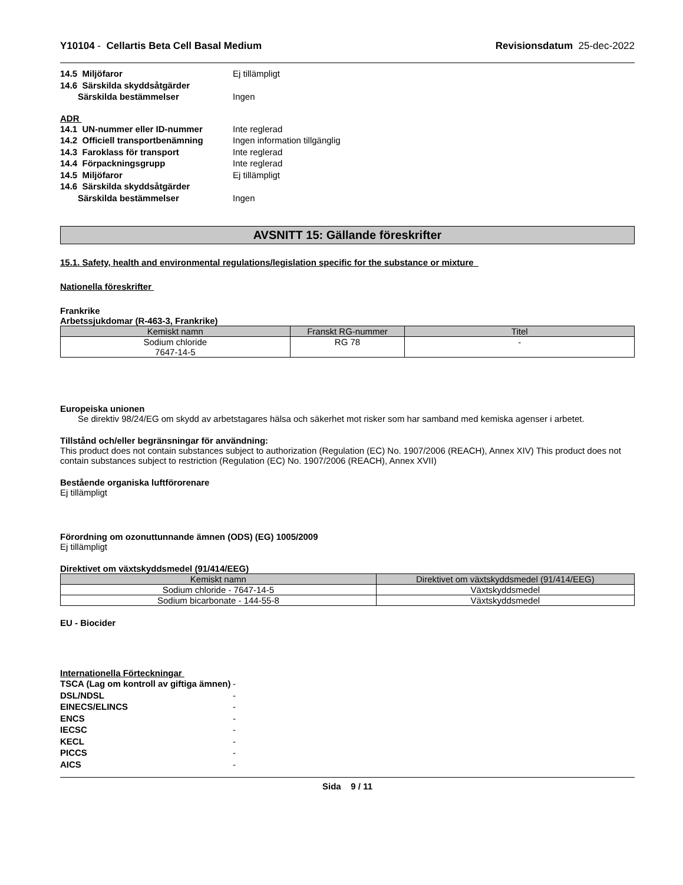Y10104 - Cellartis Beta Cell Basal Medium
Revisionsdatum 25-dec-2022
14.5 Miljöfaror Ej tillämpligt
14.6 Särskilda skyddsåtgärder
Särskilda bestämmelser Ingen
ADR
14.1 UN-nummer eller ID-nummer Inte reglerad
14.2 Officiell transportbenämning Ingen information tillgänglig
14.3 Faroklass för transport Inte reglerad
14.4 Förpackningsgrupp Inte reglerad
14.5 Miljöfaror Ej tillämpligt
14.6 Särskilda skyddsåtgärder
Särskilda bestämmelser Ingen
AVSNITT 15: Gällande föreskrifter
15.1. Safety, health and environmental regulations/legislation specific for the substance or mixture
Nationella föreskrifter
Frankrike
Arbetssjukdomar (R-463-3, Frankrike)
| Kemiskt namn | Franskt RG-nummer | Titel |
| --- | --- | --- |
| Sodium chloride 7647-14-5 | RG 78 | - |
Europeiska unionen
Se direktiv 98/24/EG om skydd av arbetstagares hälsa och säkerhet mot risker som har samband med kemiska agenser i arbetet.
Tillstånd och/eller begränsningar för användning:
This product does not contain substances subject to authorization (Regulation (EC) No. 1907/2006 (REACH), Annex XIV) This product does not contain substances subject to restriction (Regulation (EC) No. 1907/2006 (REACH), Annex XVII)
Bestående organiska luftförorenare
Ej tillämpligt
Förordning om ozonuttunnande ämnen (ODS) (EG) 1005/2009
Ej tillämpligt
Direktivet om växtskyddsmedel (91/414/EEG)
| Kemiskt namn | Direktivet om växtskyddsmedel (91/414/EEG) |
| --- | --- |
| Sodium chloride - 7647-14-5 | Växtskyddsmedel |
| Sodium bicarbonate - 144-55-8 | Växtskyddsmedel |
EU - Biocider
Internationella Förteckningar
TSCA (Lag om kontroll av giftiga ämnen) -
DSL/NDSL -
EINECS/ELINCS -
ENCS -
IECSC -
KECL -
PICCS -
AICS -
Sida 9 / 11